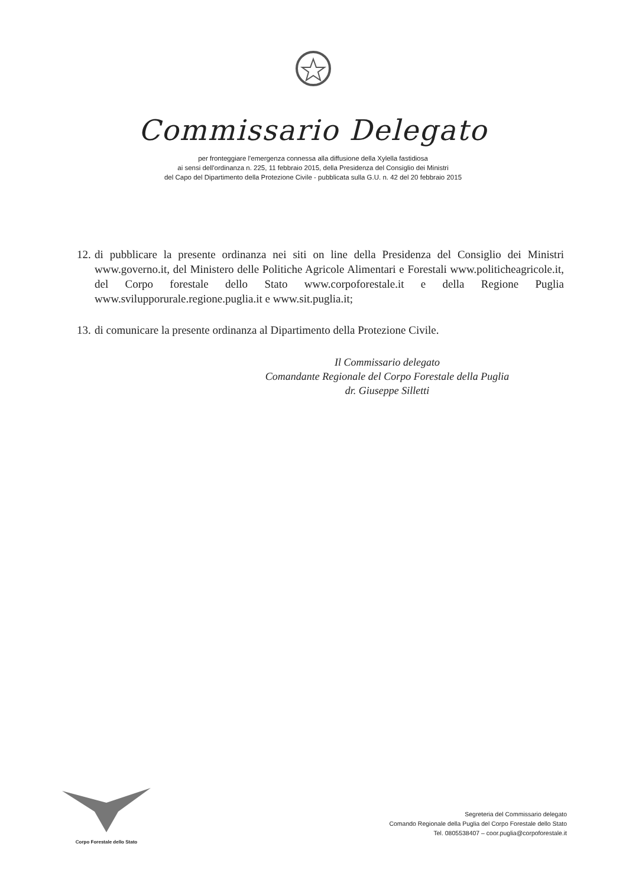Commissario Delegato
per fronteggiare l'emergenza connessa alla diffusione della Xylella fastidiosa
ai sensi dell'ordinanza n. 225, 11 febbraio 2015, della Presidenza del Consiglio dei Ministri
del Capo del Dipartimento della Protezione Civile - pubblicata sulla G.U. n. 42 del 20 febbraio 2015
12. di pubblicare la presente ordinanza nei siti on line della Presidenza del Consiglio dei Ministri www.governo.it, del Ministero delle Politiche Agricole Alimentari e Forestali www.politicheagricole.it, del Corpo forestale dello Stato www.corpoforestale.it e della Regione Puglia www.svilupporurale.regione.puglia.it e www.sit.puglia.it;
13. di comunicare la presente ordinanza al Dipartimento della Protezione Civile.
Il Commissario delegato
Comandante Regionale del Corpo Forestale della Puglia
dr. Giuseppe Silletti
Corpo Forestale dello Stato
Segreteria del Commissario delegato
Comando Regionale della Puglia del Corpo Forestale dello Stato
Tel. 0805538407 – coor.puglia@corpoforestale.it